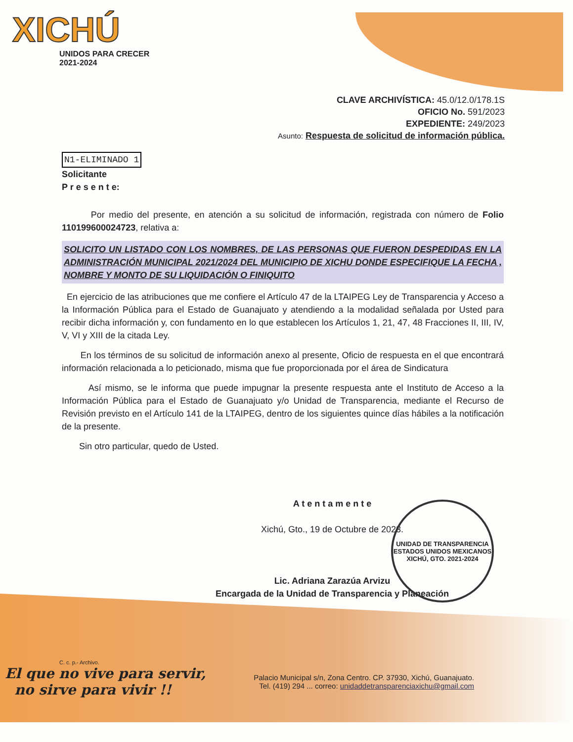XICHÚ
UNIDOS PARA CRECER
2021-2024
CLAVE ARCHIVÍSTICA: 45.0/12.0/178.1S
OFICIO No. 591/2023
EXPEDIENTE: 249/2023
Asunto: Respuesta de solicitud de información pública.
N1-ELIMINADO 1
Solicitante
P r e s e n t e:
Por medio del presente, en atención a su solicitud de información, registrada con número de Folio 110199600024723, relativa a:
SOLICITO UN LISTADO CON LOS NOMBRES, DE LAS PERSONAS QUE FUERON DESPEDIDAS EN LA ADMINISTRACIÓN MUNICIPAL 2021/2024 DEL MUNICIPIO DE XICHU DONDE ESPECIFIQUE LA FECHA , NOMBRE Y MONTO DE SU LIQUIDACIÓN O FINIQUITO
En ejercicio de las atribuciones que me confiere el Artículo 47 de la LTAIPEG Ley de Transparencia y Acceso a la Información Pública para el Estado de Guanajuato y atendiendo a la modalidad señalada por Usted para recibir dicha información y, con fundamento en lo que establecen los Artículos 1, 21, 47, 48 Fracciones II, III, IV, V, VI y XIII de la citada Ley.
En los términos de su solicitud de información anexo al presente, Oficio de respuesta en el que encontrará información relacionada a lo peticionado, misma que fue proporcionada por el área de Sindicatura
Así mismo, se le informa que puede impugnar la presente respuesta ante el Instituto de Acceso a la Información Pública para el Estado de Guanajuato y/o Unidad de Transparencia, mediante el Recurso de Revisión previsto en el Artículo 141 de la LTAIPEG, dentro de los siguientes quince días hábiles a la notificación de la presente.
Sin otro particular, quedo de Usted.
A t e n t a m e n t e
Xichú, Gto., 19 de Octubre de 2023.
Lic. Adriana Zarazúa Arvizu
Encargada de la Unidad de Transparencia y Planeación
UNIDAD DE TRANSPARENCIA
ESTADOS UNIDOS MEXICANOS
XICHÚ, GTO. 2021-2024
C. c. p.- Archivo.
El que no vive para servir,
no sirve para vivir !!
Palacio Municipal s/n, Zona Centro. CP. 37930, Xichú, Guanajuato.
Tel. (419) 294 ... correo: unidaddetransparenciaxichu@gmail.com